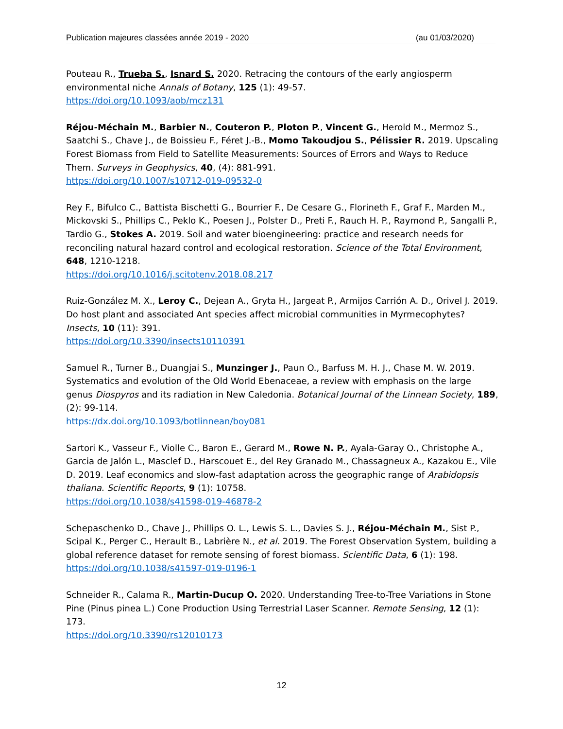Publication majeures classées année 2019 - 2020 (au 01/03/2020)
Pouteau R., Trueba S., Isnard S. 2020. Retracing the contours of the early angiosperm environmental niche Annals of Botany, 125 (1): 49-57.
https://doi.org/10.1093/aob/mcz131
Réjou-Méchain M., Barbier N., Couteron P., Ploton P., Vincent G., Herold M., Mermoz S., Saatchi S., Chave J., de Boissieu F., Féret J.-B., Momo Takoudjou S., Pélissier R. 2019. Upscaling Forest Biomass from Field to Satellite Measurements: Sources of Errors and Ways to Reduce Them. Surveys in Geophysics, 40, (4): 881-991.
https://doi.org/10.1007/s10712-019-09532-0
Rey F., Bifulco C., Battista Bischetti G., Bourrier F., De Cesare G., Florineth F., Graf F., Marden M., Mickovski S., Phillips C., Peklo K., Poesen J., Polster D., Preti F., Rauch H. P., Raymond P., Sangalli P., Tardio G., Stokes A. 2019. Soil and water bioengineering: practice and research needs for reconciling natural hazard control and ecological restoration. Science of the Total Environment, 648, 1210-1218.
https://doi.org/10.1016/j.scitotenv.2018.08.217
Ruiz-González M. X., Leroy C., Dejean A., Gryta H., Jargeat P., Armijos Carrión A. D., Orivel J. 2019. Do host plant and associated Ant species affect microbial communities in Myrmecophytes? Insects, 10 (11): 391.
https://doi.org/10.3390/insects10110391
Samuel R., Turner B., Duangjai S., Munzinger J., Paun O., Barfuss M. H. J., Chase M. W. 2019. Systematics and evolution of the Old World Ebenaceae, a review with emphasis on the large genus Diospyros and its radiation in New Caledonia. Botanical Journal of the Linnean Society, 189, (2): 99-114.
https://dx.doi.org/10.1093/botlinnean/boy081
Sartori K., Vasseur F., Violle C., Baron E., Gerard M., Rowe N. P., Ayala-Garay O., Christophe A., Garcia de Jalón L., Masclef D., Harscouet E., del Rey Granado M., Chassagneux A., Kazakou E., Vile D. 2019. Leaf economics and slow-fast adaptation across the geographic range of Arabidopsis thaliana. Scientific Reports, 9 (1): 10758.
https://doi.org/10.1038/s41598-019-46878-2
Schepaschenko D., Chave J., Phillips O. L., Lewis S. L., Davies S. J., Réjou-Méchain M., Sist P., Scipal K., Perger C., Herault B., Labrière N., et al. 2019. The Forest Observation System, building a global reference dataset for remote sensing of forest biomass. Scientific Data, 6 (1): 198.
https://doi.org/10.1038/s41597-019-0196-1
Schneider R., Calama R., Martin-Ducup O. 2020. Understanding Tree-to-Tree Variations in Stone Pine (Pinus pinea L.) Cone Production Using Terrestrial Laser Scanner. Remote Sensing, 12 (1): 173.
https://doi.org/10.3390/rs12010173
12